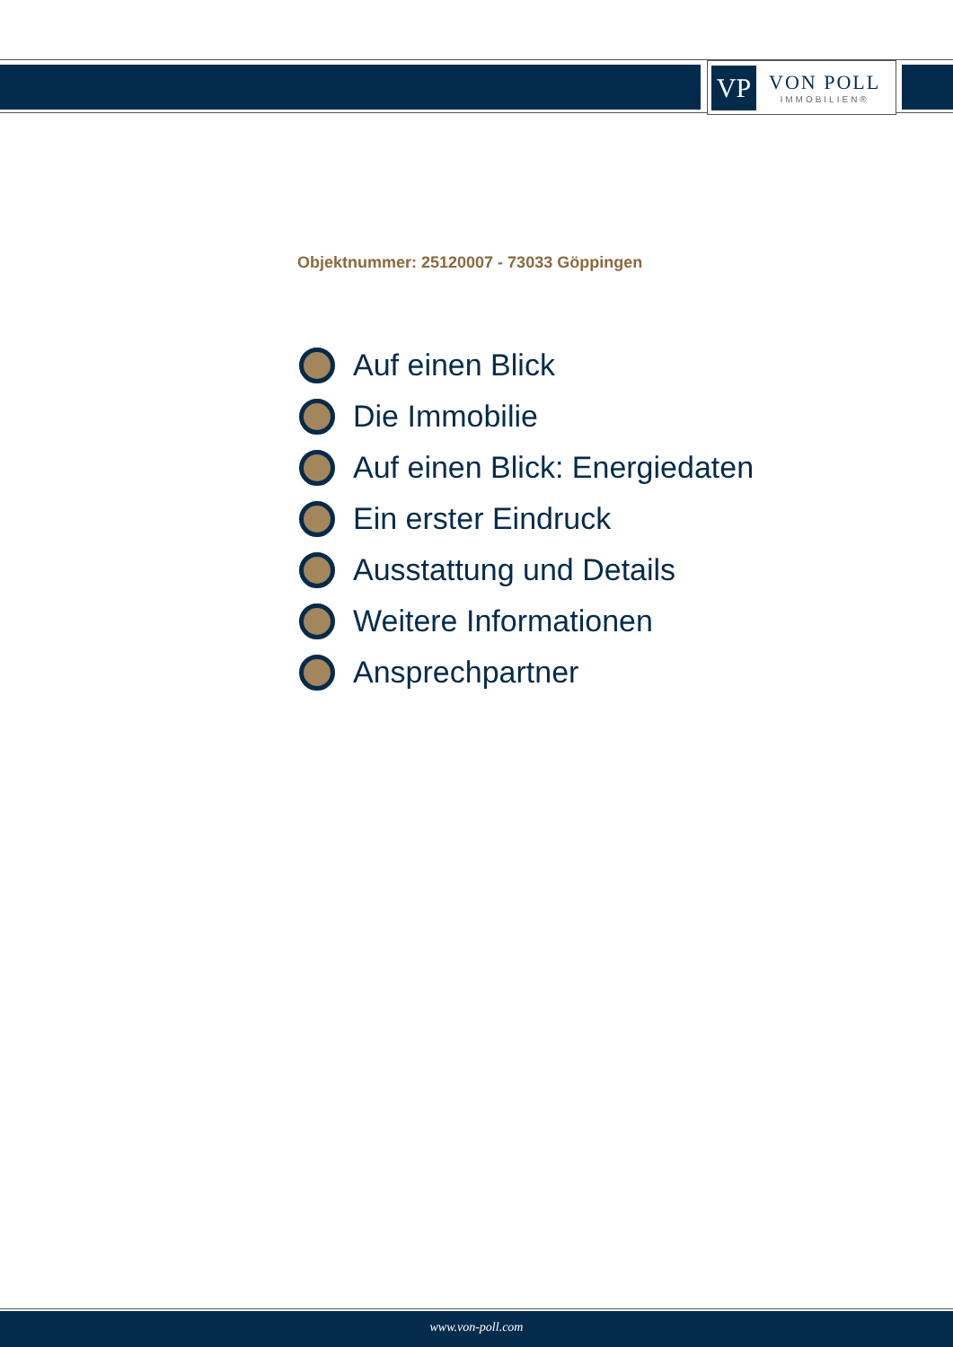VP
VON POLL
IMMOBILIEN®
Objektnummer: 25120007 - 73033 Göppingen
Auf einen Blick
Die Immobilie
Auf einen Blick: Energiedaten
Ein erster Eindruck
Ausstattung und Details
Weitere Informationen
Ansprechpartner
www.von-poll.com